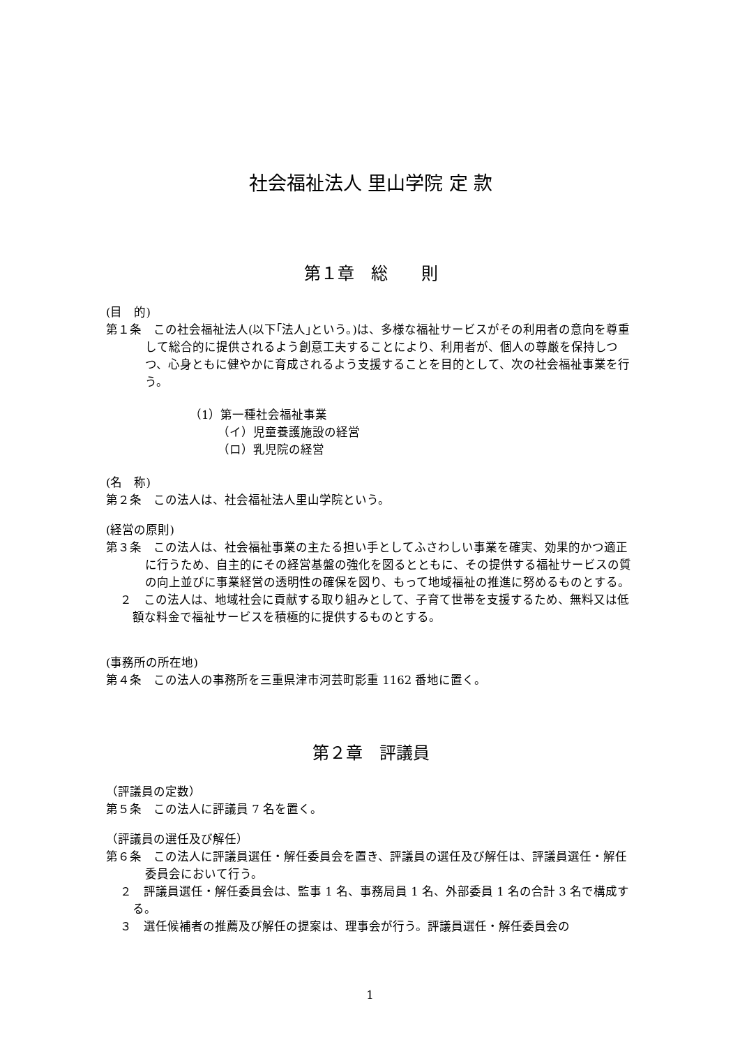社会福祉法人 里山学院 定 款
第１章　総　　則
(目　的)
第１条　この社会福祉法人(以下｢法人｣という。)は、多様な福祉サービスがその利用者の意向を尊重して総合的に提供されるよう創意工夫することにより、利用者が、個人の尊厳を保持しつつ、心身ともに健やかに育成されるよう支援することを目的として、次の社会福祉事業を行う。
（1）第一種社会福祉事業
（イ）児童養護施設の経営
（ロ）乳児院の経営
(名　称)
第２条　この法人は、社会福祉法人里山学院という。
(経営の原則)
第３条　この法人は、社会福祉事業の主たる担い手としてふさわしい事業を確実、効果的かつ適正に行うため、自主的にその経営基盤の強化を図るとともに、その提供する福祉サービスの質の向上並びに事業経営の透明性の確保を図り、もって地域福祉の推進に努めるものとする。
２　この法人は、地域社会に貢献する取り組みとして、子育て世帯を支援するため、無料又は低額な料金で福祉サービスを積極的に提供するものとする。
(事務所の所在地)
第４条　この法人の事務所を三重県津市河芸町影重 1162 番地に置く。
第２章　評議員
（評議員の定数）
第５条　この法人に評議員 7 名を置く。
（評議員の選任及び解任）
第６条　この法人に評議員選任・解任委員会を置き、評議員の選任及び解任は、評議員選任・解任委員会において行う。
２　評議員選任・解任委員会は、監事 1 名、事務局員 1 名、外部委員 1 名の合計 3 名で構成する。
３　選任候補者の推薦及び解任の提案は、理事会が行う。評議員選任・解任委員会の
1